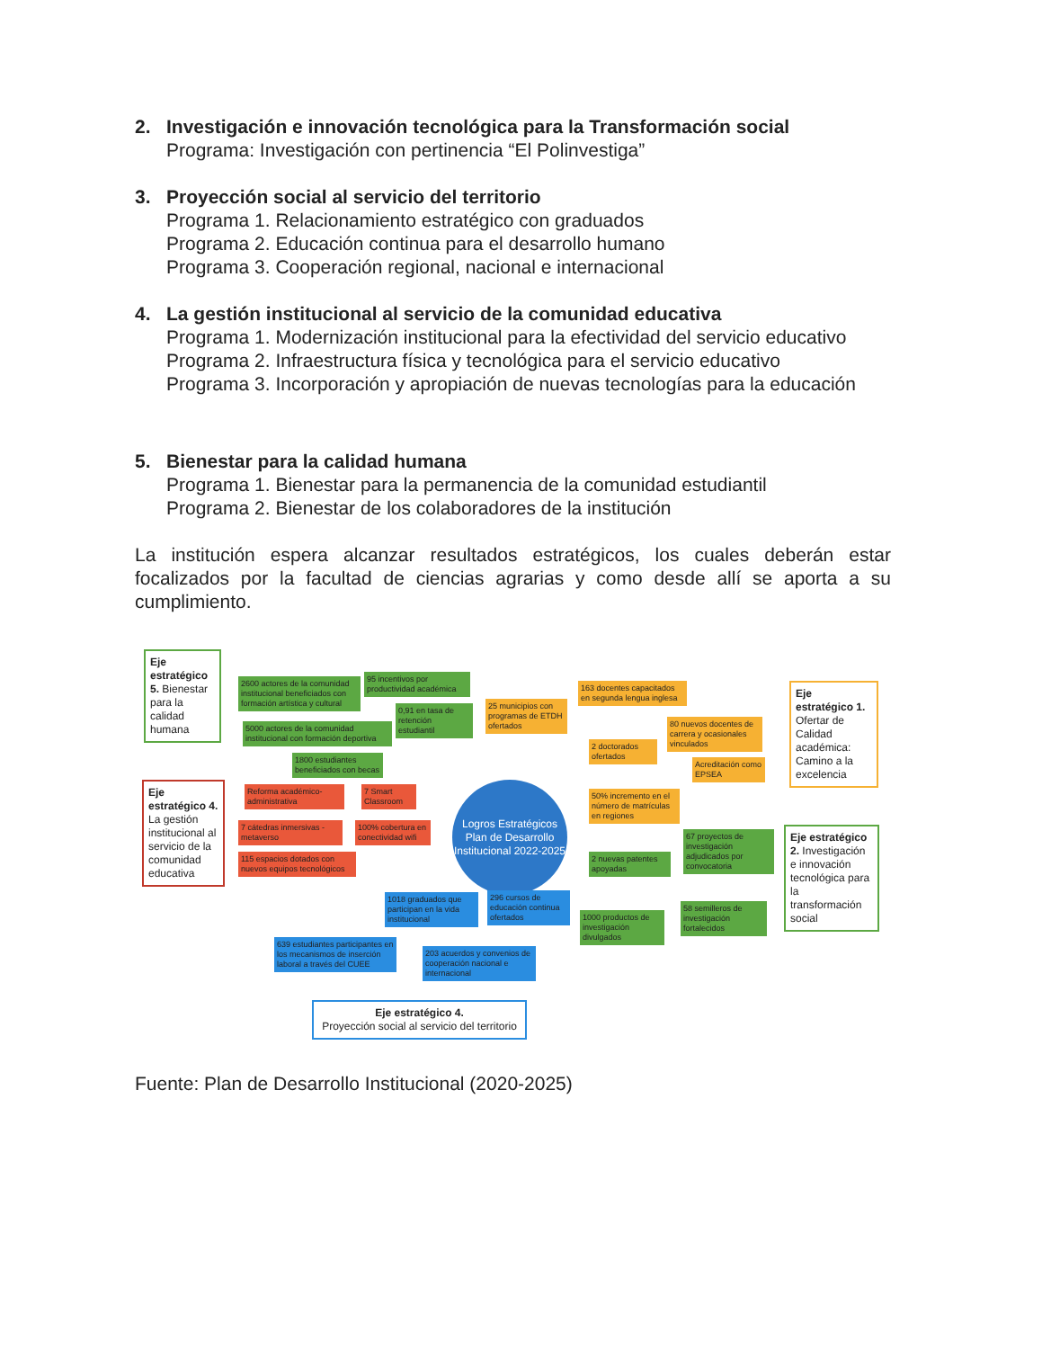2. Investigación e innovación tecnológica para la Transformación social
Programa: Investigación con pertinencia “El Polinvestiga”
3. Proyección social al servicio del territorio
Programa 1. Relacionamiento estratégico con graduados
Programa 2. Educación continua para el desarrollo humano
Programa 3. Cooperación regional, nacional e internacional
4. La gestión institucional al servicio de la comunidad educativa
Programa 1. Modernización institucional para la efectividad del servicio educativo
Programa 2. Infraestructura física y tecnológica para el servicio educativo
Programa 3. Incorporación y apropiación de nuevas tecnologías para la educación
5. Bienestar para la calidad humana
Programa 1. Bienestar para la permanencia de la comunidad estudiantil
Programa 2. Bienestar de los colaboradores de la institución
La institución espera alcanzar resultados estratégicos, los cuales deberán estar focalizados por la facultad de ciencias agrarias y como desde allí se aporta a su cumplimiento.
Eje estratégico 5. Bienestar para la calidad humana
2600 actores de la comunidad institucional beneficiados con formación artística y cultural
95 incentivos por productividad académica
5000 actores de la comunidad institucional con formación deportiva
0,91 en tasa de retención estudiantil
1800 estudiantes beneficiados con becas
25 municipios con programas de ETDH ofertados
163 docentes capacitados en segunda lengua inglesa
80 nuevos docentes de carrera y ocasionales vinculados
2 doctorados ofertados
Acreditación como EPSEA
50% incremento en el número de matrículas en regiones
Eje estratégico 1. Ofertar de Calidad académica: Camino a la excelencia
Eje estratégico 4. La gestión institucional al servicio de la comunidad educativa
Reforma académico-administrativa
7 Smart Classroom
7 cátedras inmersivas - metaverso
100% cobertura en conectividad wifi
115 espacios dotados con nuevos equipos tecnológicos
Logros Estratégicos Plan de Desarrollo Institucional 2022-2025
2 nuevas patentes apoyadas
67 proyectos de investigación adjudicados por convocatoria
1000 productos de investigación divulgados
58 semilleros de investigación fortalecidos
Eje estratégico 2. Investigación e innovación tecnológica para la transformación social
1018 graduados que participan en la vida institucional
296 cursos de educación continua ofertados
639 estudiantes participantes en los mecanismos de inserción laboral a través del CUEE
203 acuerdos y convenios de cooperación nacional e internacional
Eje estratégico 4.
Proyección social al servicio del territorio
Fuente: Plan de Desarrollo Institucional (2020-2025)